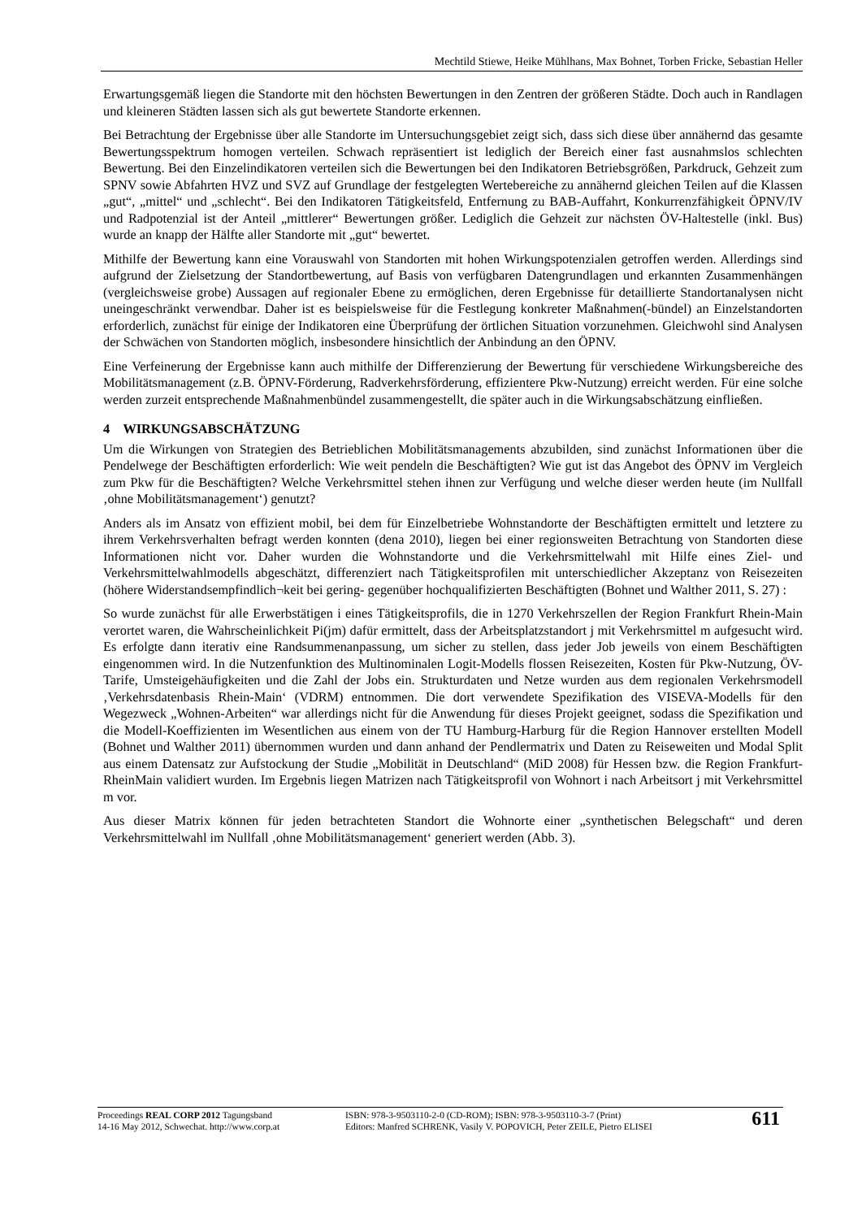Mechtild Stiewe, Heike Mühlhans, Max Bohnet, Torben Fricke, Sebastian Heller
Erwartungsgemäß liegen die Standorte mit den höchsten Bewertungen in den Zentren der größeren Städte. Doch auch in Randlagen und kleineren Städten lassen sich als gut bewertete Standorte erkennen.
Bei Betrachtung der Ergebnisse über alle Standorte im Untersuchungsgebiet zeigt sich, dass sich diese über annähernd das gesamte Bewertungsspektrum homogen verteilen. Schwach repräsentiert ist lediglich der Bereich einer fast ausnahmslos schlechten Bewertung. Bei den Einzelindikatoren verteilen sich die Bewertungen bei den Indikatoren Betriebsgrößen, Parkdruck, Gehzeit zum SPNV sowie Abfahrten HVZ und SVZ auf Grundlage der festgelegten Wertebereiche zu annähernd gleichen Teilen auf die Klassen „gut“, „mittel“ und „schlecht“. Bei den Indikatoren Tätigkeitsfeld, Entfernung zu BAB-Auffahrt, Konkurrenzfähigkeit ÖPNV/IV und Radpotenzial ist der Anteil „mittlerer“ Bewertungen größer. Lediglich die Gehzeit zur nächsten ÖV-Haltestelle (inkl. Bus) wurde an knapp der Hälfte aller Standorte mit „gut“ bewertet.
Mithilfe der Bewertung kann eine Vorauswahl von Standorten mit hohen Wirkungspotenzialen getroffen werden. Allerdings sind aufgrund der Zielsetzung der Standortbewertung, auf Basis von verfügbaren Datengrundlagen und erkannten Zusammenhängen (vergleichsweise grobe) Aussagen auf regionaler Ebene zu ermöglichen, deren Ergebnisse für detaillierte Standortanalysen nicht uneingeschränkt verwendbar. Daher ist es beispielsweise für die Festlegung konkreter Maßnahmen(-bündel) an Einzelstandorten erforderlich, zunächst für einige der Indikatoren eine Überprüfung der örtlichen Situation vorzunehmen. Gleichwohl sind Analysen der Schwächen von Standorten möglich, insbesondere hinsichtlich der Anbindung an den ÖPNV.
Eine Verfeinerung der Ergebnisse kann auch mithilfe der Differenzierung der Bewertung für verschiedene Wirkungsbereiche des Mobilitätsmanagement (z.B. ÖPNV-Förderung, Radverkehrsförderung, effizientere Pkw-Nutzung) erreicht werden. Für eine solche werden zurzeit entsprechende Maßnahmenbündel zusammengestellt, die später auch in die Wirkungsabschätzung einfließen.
4 WIRKUNGSABSCHÄTZUNG
Um die Wirkungen von Strategien des Betrieblichen Mobilitätsmanagements abzubilden, sind zunächst Informationen über die Pendelwege der Beschäftigten erforderlich: Wie weit pendeln die Beschäftigten? Wie gut ist das Angebot des ÖPNV im Vergleich zum Pkw für die Beschäftigten? Welche Verkehrsmittel stehen ihnen zur Verfügung und welche dieser werden heute (im Nullfall ‚ohne Mobilitätsmanagement‘) genutzt?
Anders als im Ansatz von effizient mobil, bei dem für Einzelbetriebe Wohnstandorte der Beschäftigten ermittelt und letztere zu ihrem Verkehrsverhalten befragt werden konnten (dena 2010), liegen bei einer regionsweiten Betrachtung von Standorten diese Informationen nicht vor. Daher wurden die Wohnstandorte und die Verkehrsmittelwahl mit Hilfe eines Ziel- und Verkehrsmittelwahlmodells abgeschätzt, differenziert nach Tätigkeitsprofilen mit unterschiedlicher Akzeptanz von Reisezeiten (höhere Widerstandsempfindlich¬keit bei gering- gegenüber hochqualifizierten Beschäftigten (Bohnet und Walther 2011, S. 27) :
So wurde zunächst für alle Erwerbstätigen i eines Tätigkeitsprofils, die in 1270 Verkehrszellen der Region Frankfurt Rhein-Main verortet waren, die Wahrscheinlichkeit Pi(jm) dafür ermittelt, dass der Arbeitsplatzstandort j mit Verkehrsmittel m aufgesucht wird. Es erfolgte dann iterativ eine Randsummenanpassung, um sicher zu stellen, dass jeder Job jeweils von einem Beschäftigten eingenommen wird. In die Nutzenfunktion des Multinominalen Logit-Modells flossen Reisezeiten, Kosten für Pkw-Nutzung, ÖV-Tarife, Umsteigehäufigkeiten und die Zahl der Jobs ein. Strukturdaten und Netze wurden aus dem regionalen Verkehrsmodell ‚Verkehrsdatenbasis Rhein-Main‘ (VDRM) entnommen. Die dort verwendete Spezifikation des VISEVA-Modells für den Wegezweck „Wohnen-Arbeiten“ war allerdings nicht für die Anwendung für dieses Projekt geeignet, sodass die Spezifikation und die Modell-Koeffizienten im Wesentlichen aus einem von der TU Hamburg-Harburg für die Region Hannover erstellten Modell (Bohnet und Walther 2011) übernommen wurden und dann anhand der Pendlermatrix und Daten zu Reiseweiten und Modal Split aus einem Datensatz zur Aufstockung der Studie „Mobilität in Deutschland“ (MiD 2008) für Hessen bzw. die Region Frankfurt-RheinMain validiert wurden. Im Ergebnis liegen Matrizen nach Tätigkeitsprofil von Wohnort i nach Arbeitsort j mit Verkehrsmittel m vor.
Aus dieser Matrix können für jeden betrachteten Standort die Wohnorte einer „synthetischen Belegschaft“ und deren Verkehrsmittelwahl im Nullfall ‚ohne Mobilitätsmanagement‘ generiert werden (Abb. 3).
Proceedings REAL CORP 2012 Tagungsband
14-16 May 2012, Schwechat. http://www.corp.at
ISBN: 978-3-9503110-2-0 (CD-ROM); ISBN: 978-3-9503110-3-7 (Print)
Editors: Manfred SCHRENK, Vasily V. POPOVICH, Peter ZEILE, Pietro ELISEI
611